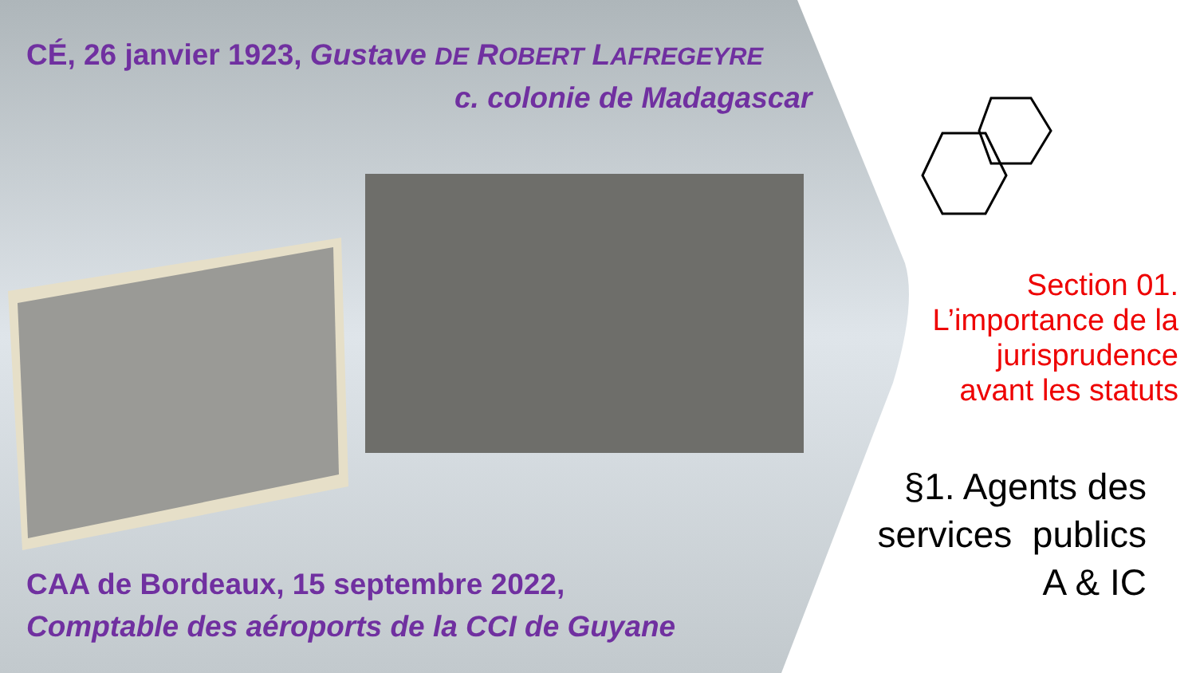CÉ, 26 janvier 1923, Gustave DE ROBERT LAFREGEYRE
c. colonie de Madagascar
CAA de Bordeaux, 15 septembre 2022,
Comptable des aéroports de la CCI de Guyane
Section 01.
L’importance de la
jurisprudence
avant les statuts
§1. Agents des
services publics
A & IC